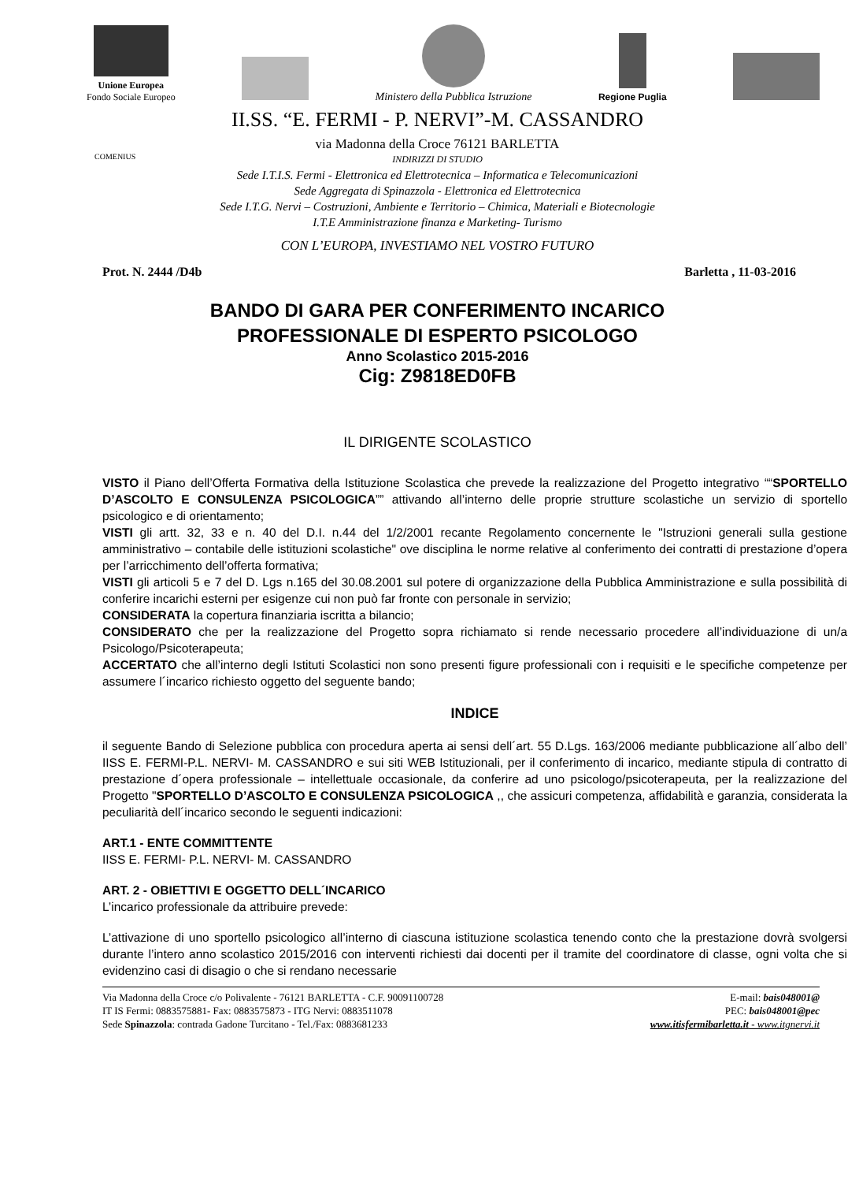Unione Europea
Fondo Sociale Europeo
Ministero della Pubblica Istruzione
Regione Puglia
II.SS. “E. FERMI - P. NERVI”-M. CASSANDRO
via Madonna della Croce 76121 BARLETTA
COMENIUS
INDIRIZZI DI STUDIO
Sede I.T.I.S. Fermi - Elettronica ed Elettrotecnica – Informatica e Telecomunicazioni
Sede Aggregata di Spinazzola - Elettronica ed Elettrotecnica
Sede I.T.G. Nervi – Costruzioni, Ambiente e Territorio – Chimica, Materiali e Biotecnologie
I.T.E Amministrazione finanza e Marketing- Turismo
CON L’EUROPA, INVESTIAMO NEL VOSTRO FUTURO
Prot. N. 2444 /D4b Barletta , 11-03-2016
BANDO DI GARA PER CONFERIMENTO INCARICO
PROFESSIONALE DI ESPERTO PSICOLOGO
Anno Scolastico 2015-2016
Cig: Z9818ED0FB
IL DIRIGENTE SCOLASTICO
VISTO il Piano dell’Offerta Formativa della Istituzione Scolastica che prevede la realizzazione del Progetto integrativo ““SPORTELLO D’ASCOLTO E CONSULENZA PSICOLOGICA”” attivando all’interno delle proprie strutture scolastiche un servizio di sportello psicologico e di orientamento;
VISTI gli artt. 32, 33 e n. 40 del D.I. n.44 del 1/2/2001 recante Regolamento concernente le "Istruzioni generali sulla gestione amministrativo – contabile delle istituzioni scolastiche" ove disciplina le norme relative al conferimento dei contratti di prestazione d’opera per l’arricchimento dell’offerta formativa;
VISTI gli articoli 5 e 7 del D. Lgs n.165 del 30.08.2001 sul potere di organizzazione della Pubblica Amministrazione e sulla possibilità di conferire incarichi esterni per esigenze cui non può far fronte con personale in servizio;
CONSIDERATA la copertura finanziaria iscritta a bilancio;
CONSIDERATO che per la realizzazione del Progetto sopra richiamato si rende necessario procedere all’individuazione di un/a Psicologo/Psicoterapeuta;
ACCERTATO che all’interno degli Istituti Scolastici non sono presenti figure professionali con i requisiti e le specifiche competenze per assumere l´incarico richiesto oggetto del seguente bando;
INDICE
il seguente Bando di Selezione pubblica con procedura aperta ai sensi dell´art. 55 D.Lgs. 163/2006 mediante pubblicazione all´albo dell’ IISS E. FERMI-P.L. NERVI- M. CASSANDRO e sui siti WEB Istituzionali, per il conferimento di incarico, mediante stipula di contratto di prestazione d´opera professionale – intellettuale occasionale, da conferire ad uno psicologo/psicoterapeuta, per la realizzazione del Progetto "SPORTELLO D’ASCOLTO E CONSULENZA PSICOLOGICA ,, che assicuri competenza, affidabilità e garanzia, considerata la peculiarità dell´incarico secondo le seguenti indicazioni:
ART.1 - ENTE COMMITTENTE
IISS E. FERMI- P.L. NERVI- M. CASSANDRO
ART. 2 - OBIETTIVI E OGGETTO DELL´INCARICO
L’incarico professionale da attribuire prevede:
L’attivazione di uno sportello psicologico all’interno di ciascuna istituzione scolastica tenendo conto che la prestazione dovrà svolgersi durante l’intero anno scolastico 2015/2016 con interventi richiesti dai docenti per il tramite del coordinatore di classe, ogni volta che si evidenzino casi di disagio o che si rendano necessarie
Via Madonna della Croce c/o Polivalente - 76121 BARLETTA - C.F. 90091100728
IT IS Fermi: 0883575881- Fax: 0883575873 - ITG Nervi: 0883511078
Sede Spinazzola: contrada Gadone Turcitano - Tel./Fax: 0883681233
E-mail: bais048001@
PEC: bais048001@pec
www.itisfermibarletta.it - www.itgnervi.it